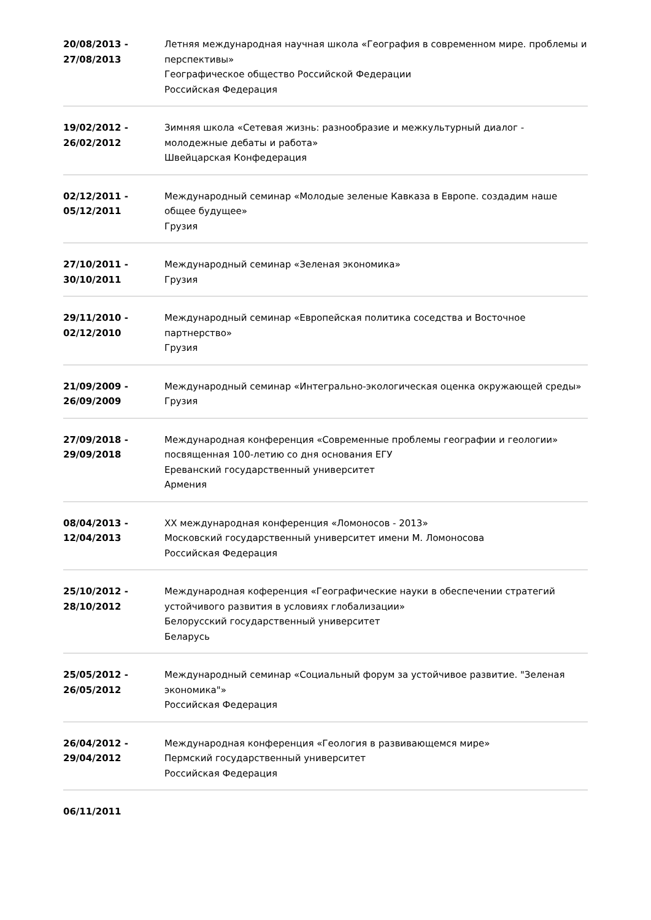20/08/2013 -
27/08/2013
Летняя международная научная школа «География в современном мире. проблемы и перспективы»
Географическое общество Российской Федерации
Российская Федерация
19/02/2012 -
26/02/2012
Зимняя школа «Сетевая жизнь: разнообразие и межкультурный диалог - молодежные дебаты и работа»
Швейцарская Конфедерация
02/12/2011 -
05/12/2011
Международный семинар «Молодые зеленые Кавказа в Европе. создадим наше общее будущее»
Грузия
27/10/2011 -
30/10/2011
Международный семинар «Зеленая экономика»
Грузия
29/11/2010 -
02/12/2010
Международный семинар «Европейская политика соседства и Восточное партнерство»
Грузия
21/09/2009 -
26/09/2009
Международный семинар «Интегрально-экологическая оценка окружающей среды»
Грузия
27/09/2018 -
29/09/2018
Международная конференция «Современные проблемы географии и геологии» посвященная 100-летию со дня основания ЕГУ
Ереванский государственный университет
Армения
08/04/2013 -
12/04/2013
XX международная конференция «Ломоносов - 2013»
Московский государственный университет имени М. Ломоносова
Российская Федерация
25/10/2012 -
28/10/2012
Международная коференция «Географические науки в обеспечении стратегий устойчивого развития в условиях глобализации»
Белорусский государственный университет
Беларусь
25/05/2012 -
26/05/2012
Международный семинар «Социальный форум за устойчивое развитие. "Зеленая экономика"»
Российская Федерация
26/04/2012 -
29/04/2012
Международная конференция «Геология в развивающемся мире»
Пермский государственный университет
Российская Федерация
06/11/2011